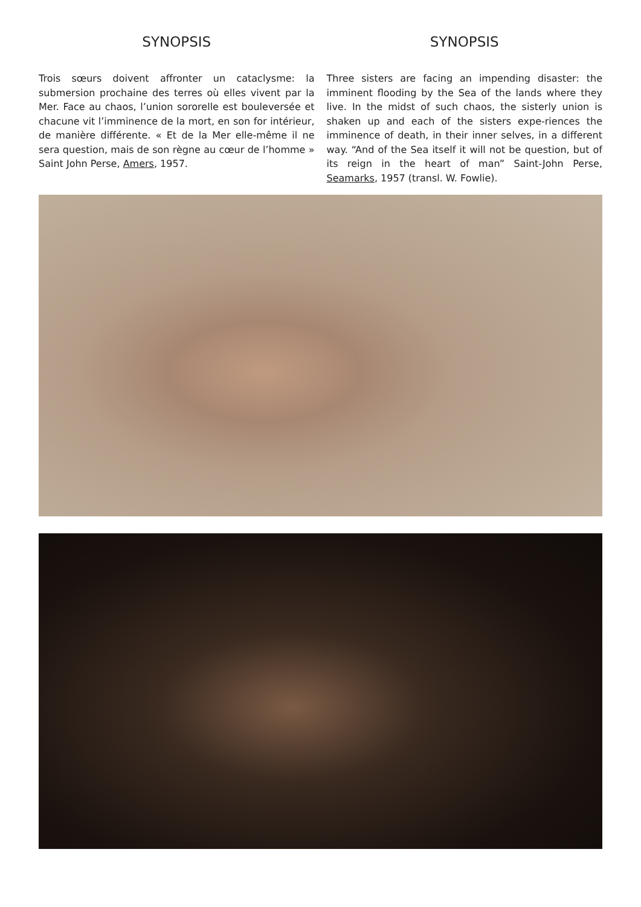SYNOPSIS
Trois sœurs doivent affronter un cataclysme: la submersion prochaine des terres où elles vivent par la Mer. Face au chaos, l’union sororelle est bouleversée et chacune vit l’imminence de la mort, en son for intérieur, de manière différente. « Et de la Mer elle-même il ne sera question, mais de son règne au cœur de l’homme » Saint John Perse, Amers, 1957.
SYNOPSIS
Three sisters are facing an impending disaster: the imminent flooding by the Sea of the lands where they live. In the midst of such chaos, the sisterly union is shaken up and each of the sisters expe-riences the imminence of death, in their inner selves, in a different way. “And of the Sea itself it will not be question, but of its reign in the heart of man” Saint-John Perse, Seamarks, 1957 (transl. W. Fowlie).